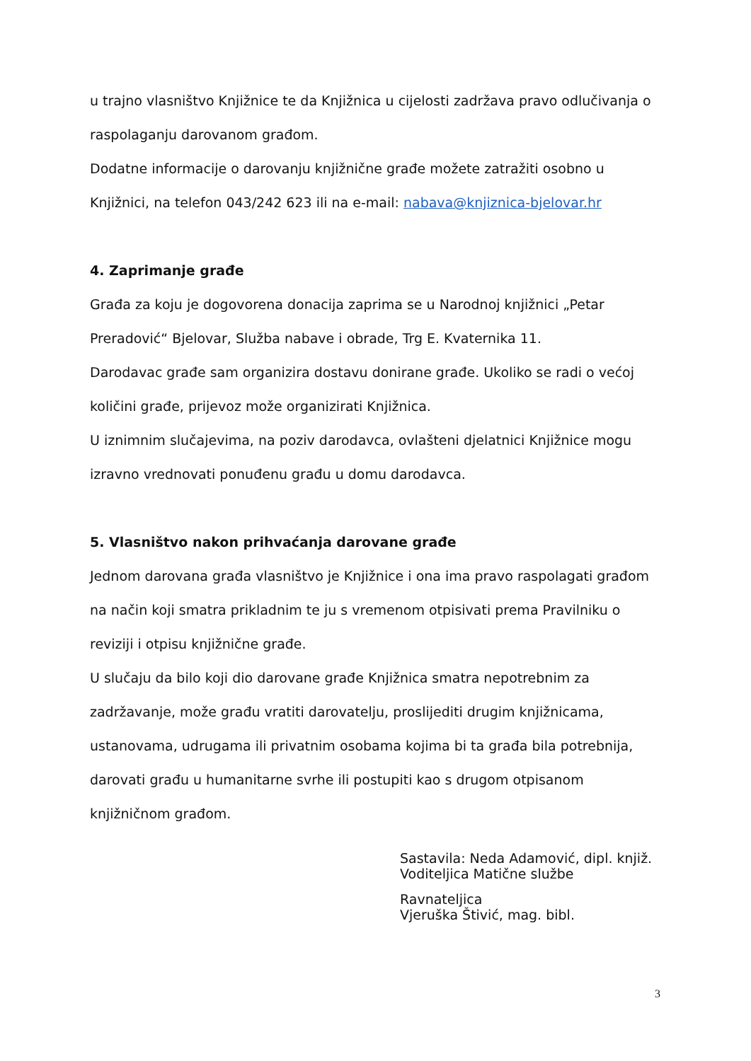u trajno vlasništvo Knjižnice te da Knjižnica u cijelosti zadržava pravo odlučivanja o raspolaganju darovanom građom.
Dodatne informacije o darovanju knjižnične građe možete zatražiti osobno u Knjižnici, na telefon 043/242 623 ili na e-mail: nabava@knjiznica-bjelovar.hr
4. Zaprimanje građe
Građa za koju je dogovorena donacija zaprima se u Narodnoj knjižnici „Petar Preradović“ Bjelovar, Služba nabave i obrade, Trg E. Kvaternika 11.
Darodavac građe sam organizira dostavu donirane građe. Ukoliko se radi o većoj količini građe, prijevoz može organizirati Knjižnica.
U iznimnim slučajevima, na poziv darodavca, ovlašteni djelatnici Knjižnice mogu izravno vrednovati ponuđenu građu u domu darodavca.
5. Vlasništvo nakon prihvaćanja darovane građe
Jednom darovana građa vlasništvo je Knjižnice i ona ima pravo raspolagati građom na način koji smatra prikladnim te ju s vremenom otpisivati prema Pravilniku o reviziji i otpisu knjižnične građe.
U slučaju da bilo koji dio darovane građe Knjižnica smatra nepotrebnim za zadržavanje, može građu vratiti darovatelju, proslijediti drugim knjižnicama, ustanovama, udrugama ili privatnim osobama kojima bi ta građa bila potrebnija, darovati građu u humanitarne svrhe ili postupiti kao s drugom otpisanom knjižničnom građom.
Sastavila: Neda Adamović, dipl. knjiž.
Voditeljica Matične službe
Ravnateljica
Vjeruška Štivić, mag. bibl.
3